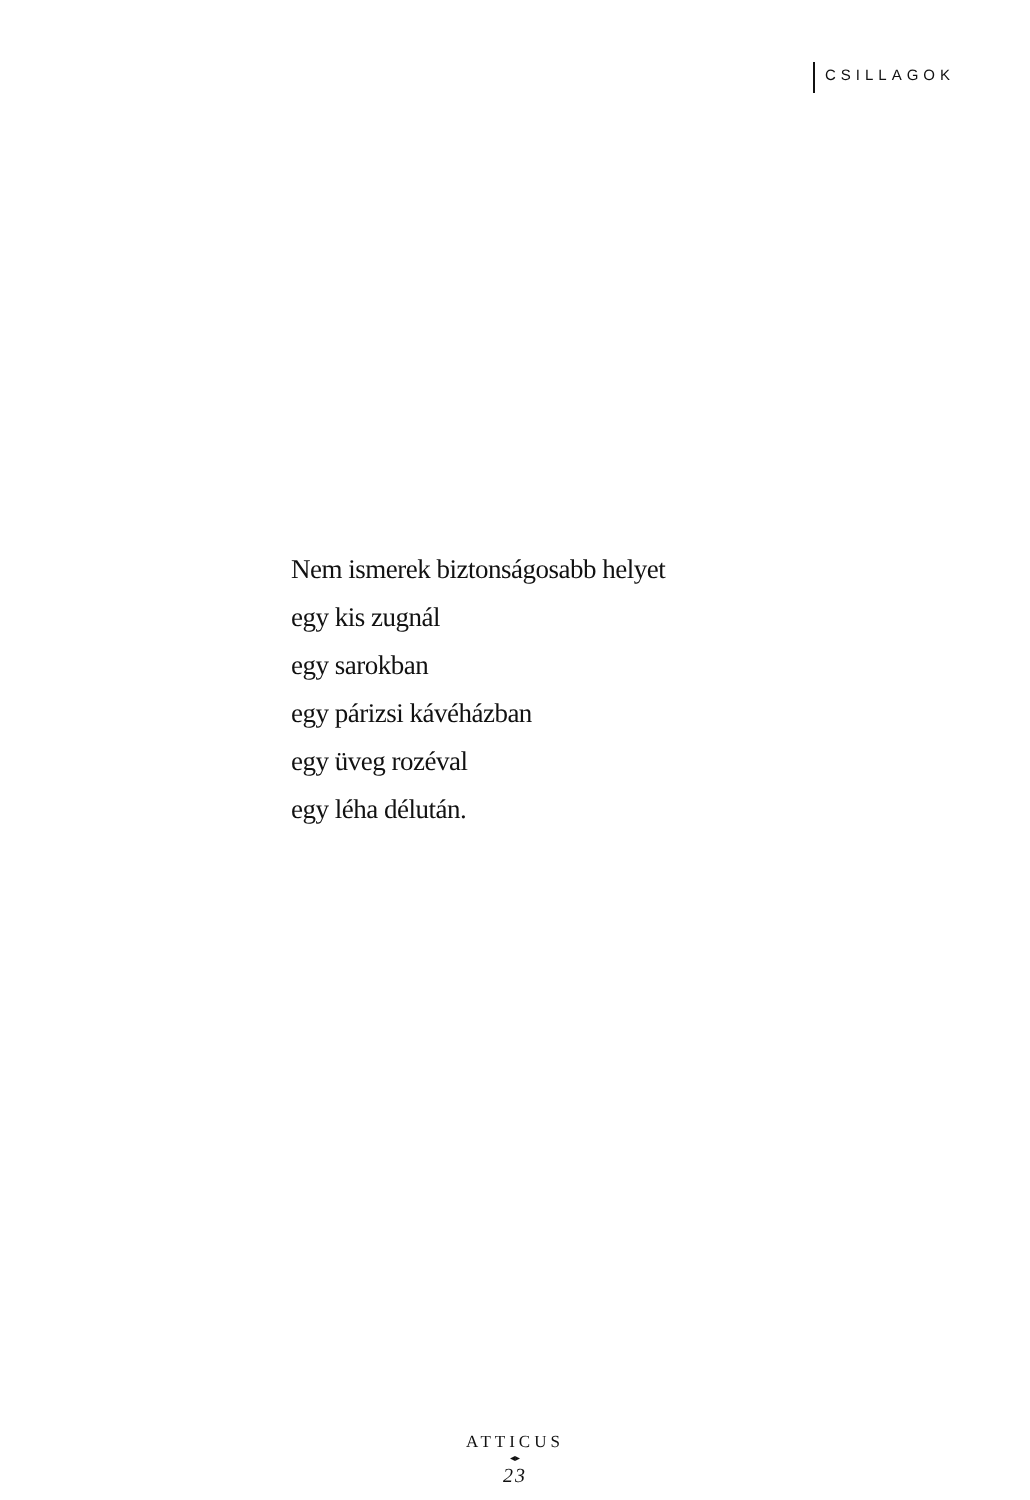CSILLAGOK
Nem ismerek biztonságosabb helyet
egy kis zugnál
egy sarokban
egy párizsi kávéházban
egy üveg rozéval
egy léha délután.
ATTICUS
◂▸
23